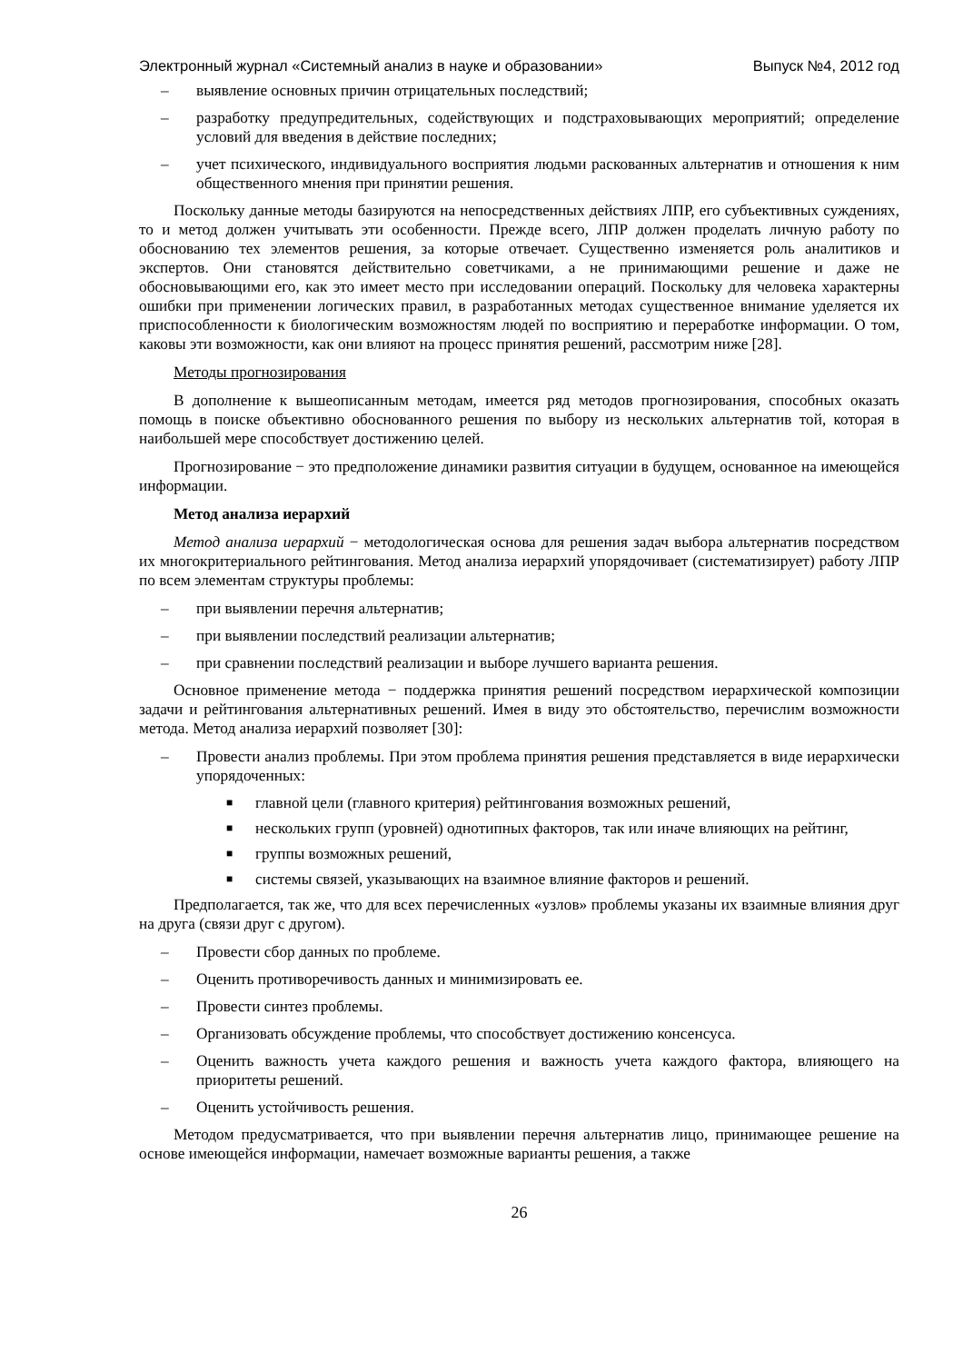Электронный журнал «Системный анализ в науке и образовании» Выпуск №4, 2012 год
– выявление основных причин отрицательных последствий;
– разработку предупредительных, содействующих и подстраховывающих мероприятий; определение условий для введения в действие последних;
– учет психического, индивидуального восприятия людьми раскованных альтернатив и отношения к ним общественного мнения при принятии решения.
Поскольку данные методы базируются на непосредственных действиях ЛПР, его субъективных суждениях, то и метод должен учитывать эти особенности. Прежде всего, ЛПР должен проделать личную работу по обоснованию тех элементов решения, за которые отвечает. Существенно изменяется роль аналитиков и экспертов. Они становятся действительно советчиками, а не принимающими решение и даже не обосновывающими его, как это имеет место при исследовании операций. Поскольку для человека характерны ошибки при применении логических правил, в разработанных методах существенное внимание уделяется их приспособленности к биологическим возможностям людей по восприятию и переработке информации. О том, каковы эти возможности, как они влияют на процесс принятия решений, рассмотрим ниже [28].
Методы прогнозирования
В дополнение к вышеописанным методам, имеется ряд методов прогнозирования, способных оказать помощь в поиске объективно обоснованного решения по выбору из нескольких альтернатив той, которая в наибольшей мере способствует достижению целей.
Прогнозирование − это предположение динамики развития ситуации в будущем, основанное на имеющейся информации.
Метод анализа иерархий
Метод анализа иерархий − методологическая основа для решения задач выбора альтернатив посредством их многокритериального рейтингования. Метод анализа иерархий упорядочивает (систематизирует) работу ЛПР по всем элементам структуры проблемы:
– при выявлении перечня альтернатив;
– при выявлении последствий реализации альтернатив;
– при сравнении последствий реализации и выборе лучшего варианта решения.
Основное применение метода − поддержка принятия решений посредством иерархической композиции задачи и рейтингования альтернативных решений. Имея в виду это обстоятельство, перечислим возможности метода. Метод анализа иерархий позволяет [30]:
– Провести анализ проблемы. При этом проблема принятия решения представляется в виде иерархически упорядоченных:
■ главной цели (главного критерия) рейтингования возможных решений,
■ нескольких групп (уровней) однотипных факторов, так или иначе влияющих на рейтинг,
■ группы возможных решений,
■ системы связей, указывающих на взаимное влияние факторов и решений.
Предполагается, так же, что для всех перечисленных «узлов» проблемы указаны их взаимные влияния друг на друга (связи друг с другом).
– Провести сбор данных по проблеме.
– Оценить противоречивость данных и минимизировать ее.
– Провести синтез проблемы.
– Организовать обсуждение проблемы, что способствует достижению консенсуса.
– Оценить важность учета каждого решения и важность учета каждого фактора, влияющего на приоритеты решений.
– Оценить устойчивость решения.
Методом предусматривается, что при выявлении перечня альтернатив лицо, принимающее решение на основе имеющейся информации, намечает возможные варианты решения, а также
26